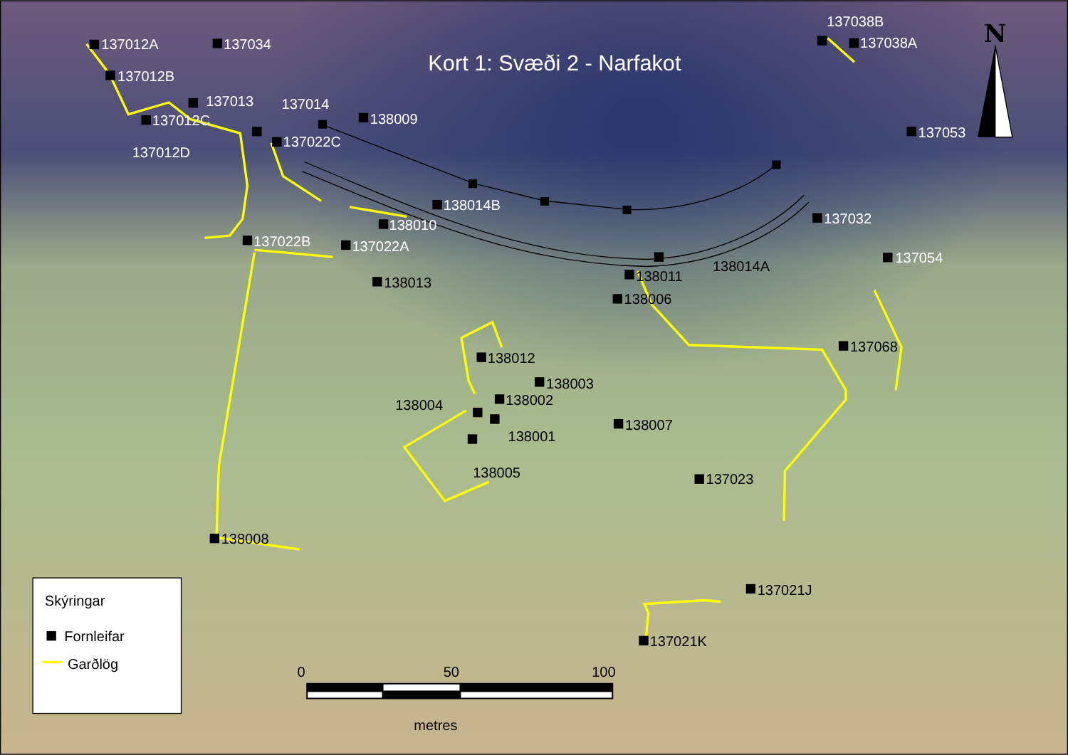Kort 1: Svæði 2 - Narfakot
137012A
137034
137038B
137038A
137012B
137013
137014
138009
137012C
137022C
137012D
137053
138014B
137032
138010
137022B
137022A
137054
138014A
138011
138013
138006
137068
138012
138003
138002
138004
138007
138001
138005
137023
138008
137021J
137021K
N
Skýringar
Fornleifar
Garðlög
0
50
100
metres